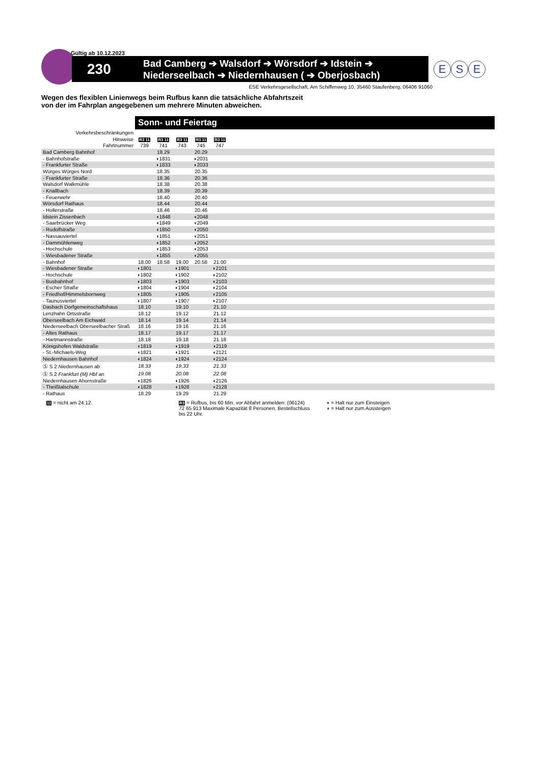Gültig ab 10.12.2023
230
Bad Camberg ➔ Walsdorf ➔ Wörsdorf ➔ Idstein ➔
Niederseelbach ➔ Niedernhausen ( ➔ Oberjosbach)
E S E
ESE Verkehrsgesellschaft, Am Schiffenweg 10, 35460 Staufenberg, 06406 91060
Wegen des flexiblen Linienwegs beim Rufbus kann die tatsächliche Abfahrtszeit
von der im Fahrplan angegebenen um mehrere Minuten abweichen.
Sonn- und Feiertag
| Verkehrsbeschränkungen | | | | | | |
| Hinweise | R3 11 | R3 11 | R3 11 | R3 11 | R3 11 | |
| Fahrtnummer | 739 | 741 | 743 | 745 | 747 | |
| Bad Camberg Bahnhof | | 18.29 | | 20.29 | | |
| - Bahnhofstraße | | ◗1831 | | ◗2031 | | |
| - Frankfurter Straße | | ◗1833 | | ◗2033 | | |
| Würges Würges Nord | | 18.35 | | 20.35 | | |
| - Frankfurter Straße | | 18.36 | | 20.36 | | |
| Walsdorf Walkmühle | | 18.38 | | 20.38 | | |
| - Knallbach | | 18.39 | | 20.39 | | |
| - Feuerwehr | | 18.40 | | 20.40 | | |
| Wörsdorf Rathaus | | 18.44 | | 20.44 | | |
| - Hollerstraße | | 18.46 | | 20.46 | | |
| Idstein Zissenbach | | ◖1848 | | ◖2048 | | |
| - Saarbrücker Weg | | ◖1849 | | ◖2049 | | |
| - Rudolfstraße | | ◖1850 | | ◖2050 | | |
| - Nassauviertel | | ◖1851 | | ◖2051 | | |
| - Dammühlenweg | | ◖1852 | | ◖2052 | | |
| - Hochschule | | ◖1853 | | ◖2053 | | |
| - Wiesbadener Straße | | ◖1855 | | ◖2055 | | |
| - Bahnhof | 18.00 | 18.58 | 19.00 | 20.58 | 21.00 | |
| - Wiesbadener Straße | ◗1801 | | ◗1901 | | ◗2101 | |
| - Hochschule | ◗1802 | | ◗1902 | | ◗2102 | |
| - Busbahnhof | ◗1803 | | ◗1903 | | ◗2103 | |
| - Escher Straße | ◗1804 | | ◗1904 | | ◗2104 | |
| - Friedhof/Himmelsbornweg | ◗1805 | | ◗1905 | | ◗2105 | |
| - Taunusviertel | ◗1807 | | ◗1907 | | ◗2107 | |
| Dasbach Dorfgemeinschaftshaus | 18.10 | | 19.10 | | 21.10 | |
| Lenzhahn Ortsstraße | 18.12 | | 19.12 | | 21.12 | |
| Oberseelbach Am Eichwald | 18.14 | | 19.14 | | 21.14 | |
| Niederseelbach Oberseelbacher Straß | 18.16 | | 19.16 | | 21.16 | |
| - Altes Rathaus | 18.17 | | 19.17 | | 21.17 | |
| - Hartmannstraße | 18.18 | | 19.18 | | 21.18 | |
| Königshofen Waldstraße | ◖1819 | | ◖1919 | | ◖2119 | |
| - St.-Michaels-Weg | ◖1821 | | ◖1921 | | ◖2121 | |
| Niedernhausen Bahnhof | ◖1824 | | ◖1924 | | ◖2124 | |
| Ⓢ S 2 Niedernhausen ab | 18.33 | | 19.33 | | 21.33 | |
| Ⓢ S 2 Frankfurt (M) Hbf an | 19.08 | | 20.08 | | 22.08 | |
| Niedernhausen Ahornstraße | ◖1826 | | ◖1926 | | ◖2126 | |
| - Theißtalschule | ◖1828 | | ◖1928 | | ◖2128 | |
| - Rathaus | 18.29 | | 19.29 | | 21.29 | |
11 = nicht am 24.12.
R3 = Rufbus, bis 60 Min. vor Abfahrt anmelden: (06124) 72 65 913 Maximale Kapazität 8 Personen. Bestellschluss bis 22 Uhr.
◗ = Halt nur zum Einsteigen
◖ = Halt nur zum Aussteigen